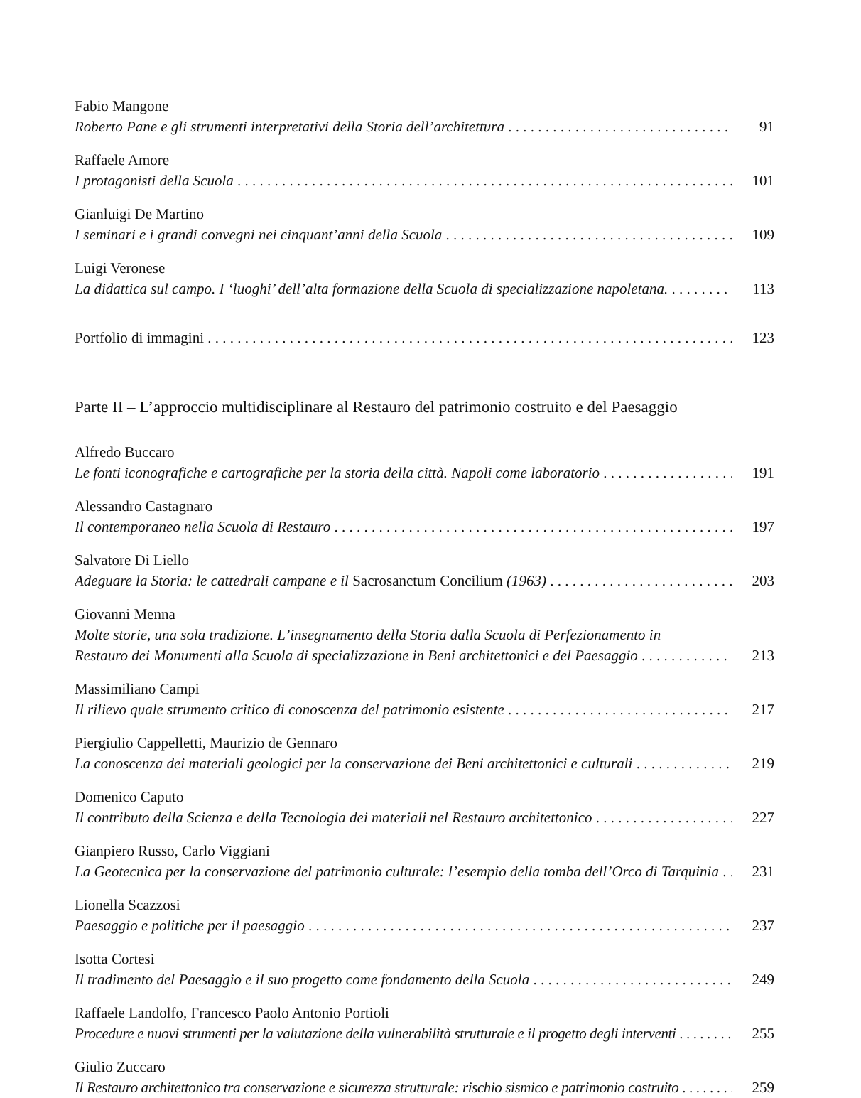Fabio Mangone
Roberto Pane e gli strumenti interpretativi della Storia dell’architettura 91
Raffaele Amore
I protagonisti della Scuola 101
Gianluigi De Martino
I seminari e i grandi convegni nei cinquant’anni della Scuola 109
Luigi Veronese
La didattica sul campo. I ‘luoghi’ dell’alta formazione della Scuola di specializzazione napoletana. 113
Portfolio di immagini 123
Parte II – L’approccio multidisciplinare al Restauro del patrimonio costruito e del Paesaggio
Alfredo Buccaro
Le fonti iconografiche e cartografiche per la storia della città. Napoli come laboratorio 191
Alessandro Castagnaro
Il contemporaneo nella Scuola di Restauro 197
Salvatore Di Liello
Adeguare la Storia: le cattedrali campane e il Sacrosanctum Concilium (1963) 203
Giovanni Menna
Molte storie, una sola tradizione. L’insegnamento della Storia dalla Scuola di Perfezionamento in
Restauro dei Monumenti alla Scuola di specializzazione in Beni architettonici e del Paesaggio 213
Massimiliano Campi
Il rilievo quale strumento critico di conoscenza del patrimonio esistente 217
Piergiulio Cappelletti, Maurizio de Gennaro
La conoscenza dei materiali geologici per la conservazione dei Beni architettonici e culturali 219
Domenico Caputo
Il contributo della Scienza e della Tecnologia dei materiali nel Restauro architettonico 227
Gianpiero Russo, Carlo Viggiani
La Geotecnica per la conservazione del patrimonio culturale: l’esempio della tomba dell’Orco di Tarquinia 231
Lionella Scazzosi
Paesaggio e politiche per il paesaggio 237
Isotta Cortesi
Il tradimento del Paesaggio e il suo progetto come fondamento della Scuola 249
Raffaele Landolfo, Francesco Paolo Antonio Portioli
Procedure e nuovi strumenti per la valutazione della vulnerabilità strutturale e il progetto degli interventi 255
Giulio Zuccaro
Il Restauro architettonico tra conservazione e sicurezza strutturale: rischio sismico e patrimonio costruito 259